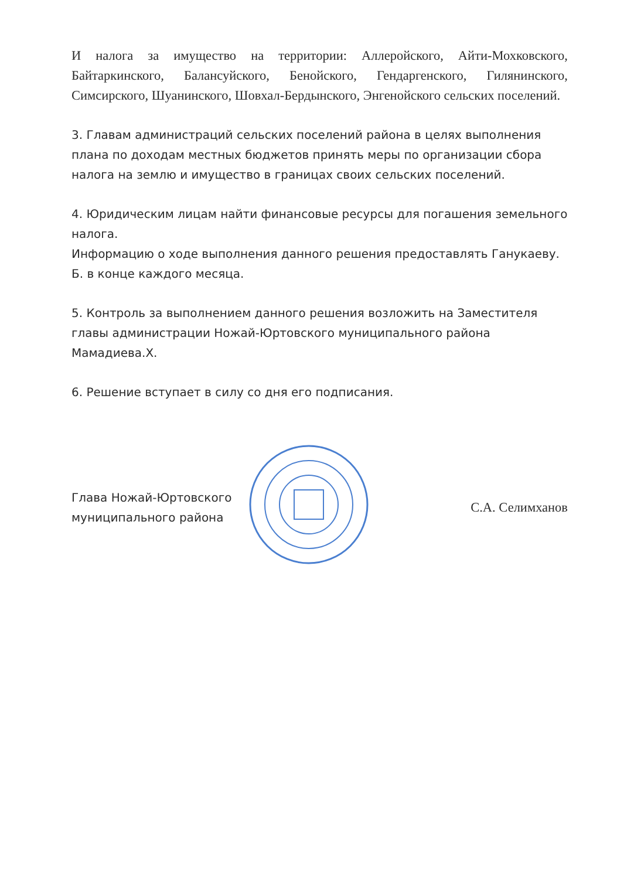И налога за имущество на территории: Аллеройского, Айти-Мохковского, Байтаркинского, Балансуйского, Бенойского, Гендаргенского, Гилянинского, Симсирского, Шуанинского, Шовхал-Бердынского, Энгенойского сельских поселений.
3. Главам администраций сельских поселений района в целях выполнения плана по доходам местных бюджетов принять меры по организации сбора налога на землю и имущество в границах своих сельских поселений.
4. Юридическим лицам найти финансовые ресурсы для погашения земельного налога.
Информацию о ходе выполнения данного решения предоставлять Ганукаеву. Б. в конце каждого месяца.
5. Контроль за выполнением данного решения возложить на Заместителя главы администрации Ножай-Юртовского муниципального района Мамадиева.Х.
6. Решение вступает в силу со дня его подписания.
Глава Ножай-Юртовского
муниципального района
С.А. Селимханов